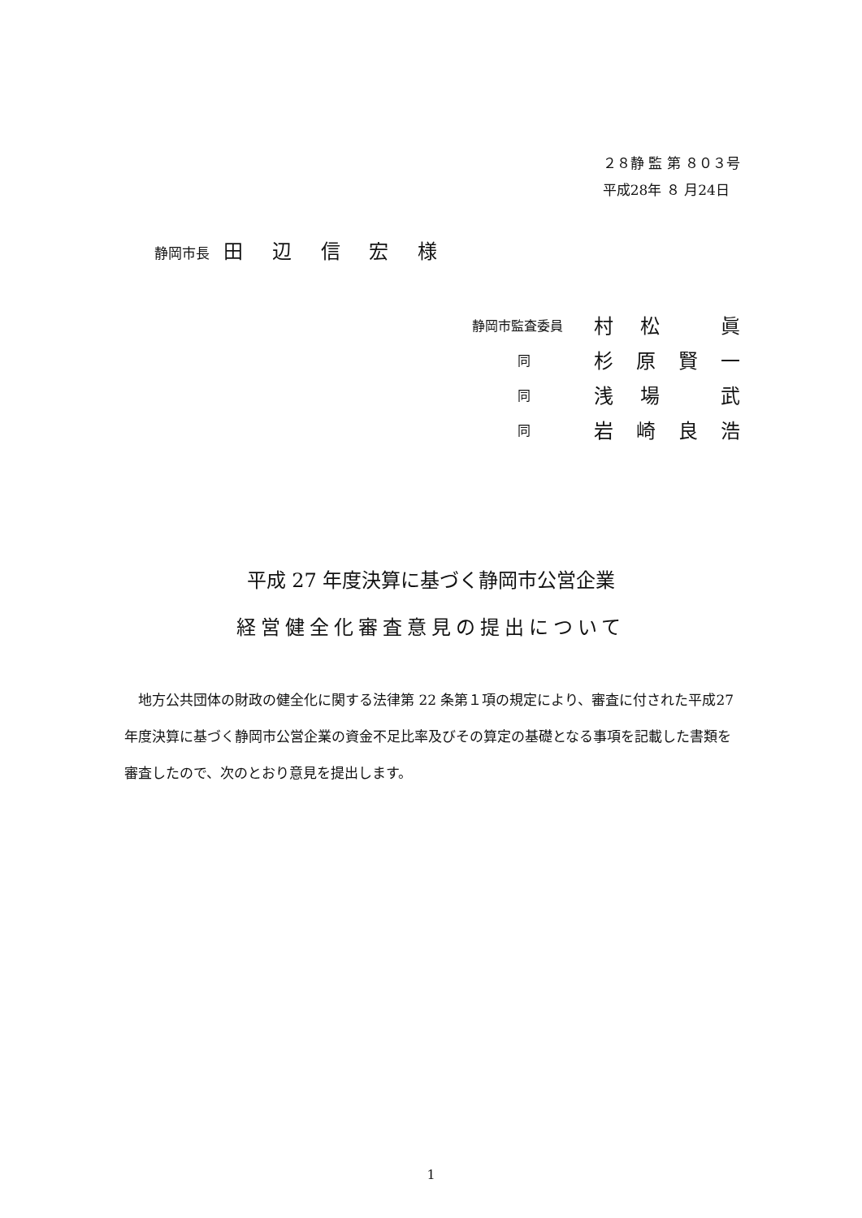２８静 監 第 ８０３号
平成28年 ８ 月24日
静岡市長 田 辺 信 宏 様
静岡市監査委員 村松 眞
同杉原賢一
同浅場 武
同岩崎良浩
平成 27 年度決算に基づく静岡市公営企業
経営健全化審査意見の提出について
　地方公共団体の財政の健全化に関する法律第 22 条第１項の規定により、審査に付された平成27年度決算に基づく静岡市公営企業の資金不足比率及びその算定の基礎となる事項を記載した書類を審査したので、次のとおり意見を提出します。
1